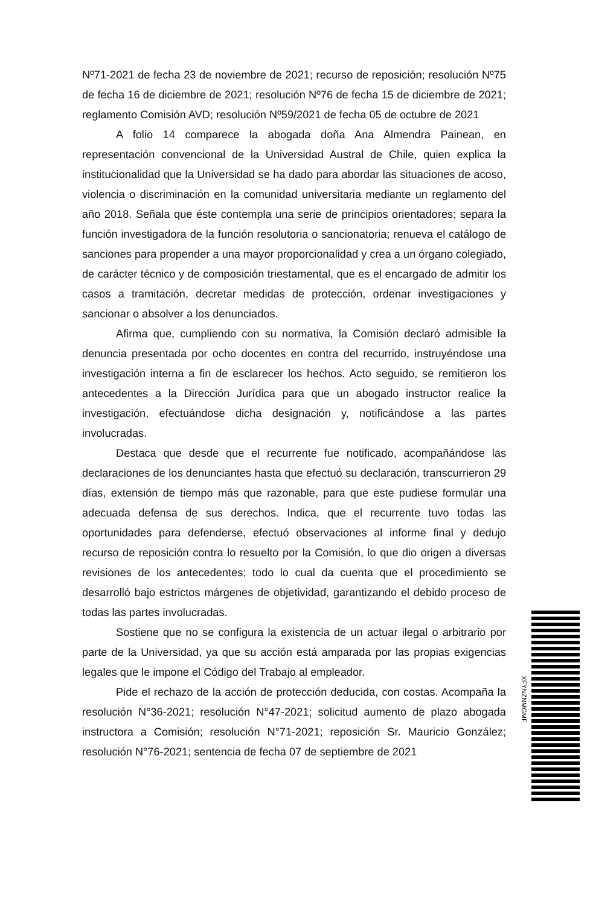Nº71-2021 de fecha 23 de noviembre de 2021; recurso de reposición; resolución Nº75 de fecha 16 de diciembre de 2021; resolución Nº76 de fecha 15 de diciembre de 2021; reglamento Comisión AVD; resolución Nº59/2021 de fecha 05 de octubre de 2021
A folio 14 comparece la abogada doña Ana Almendra Painean, en representación convencional de la Universidad Austral de Chile, quien explica la institucionalidad que la Universidad se ha dado para abordar las situaciones de acoso, violencia o discriminación en la comunidad universitaria mediante un reglamento del año 2018. Señala que éste contempla una serie de principios orientadores; separa la función investigadora de la función resolutoria o sancionatoria; renueva el catálogo de sanciones para propender a una mayor proporcionalidad y crea a un órgano colegiado, de carácter técnico y de composición triestamental, que es el encargado de admitir los casos a tramitación, decretar medidas de protección, ordenar investigaciones y sancionar o absolver a los denunciados.
Afirma que, cumpliendo con su normativa, la Comisión declaró admisible la denuncia presentada por ocho docentes en contra del recurrido, instruyéndose una investigación interna a fin de esclarecer los hechos. Acto seguido, se remitieron los antecedentes a la Dirección Jurídica para que un abogado instructor realice la investigación, efectuándose dicha designación y, notificándose a las partes involucradas.
Destaca que desde que el recurrente fue notificado, acompañándose las declaraciones de los denunciantes hasta que efectuó su declaración, transcurrieron 29 días, extensión de tiempo más que razonable, para que este pudiese formular una adecuada defensa de sus derechos. Indica, que el recurrente tuvo todas las oportunidades para defenderse, efectuó observaciones al informe final y dedujo recurso de reposición contra lo resuelto por la Comisión, lo que dio origen a diversas revisiones de los antecedentes; todo lo cual da cuenta que el procedimiento se desarrolló bajo estrictos márgenes de objetividad, garantizando el debido proceso de todas las partes involucradas.
Sostiene que no se configura la existencia de un actuar ilegal o arbitrario por parte de la Universidad, ya que su acción está amparada por las propias exigencias legales que le impone el Código del Trabajo al empleador.
Pide el rechazo de la acción de protección deducida, con costas. Acompaña la resolución N°36-2021; resolución N°47-2021; solicitud aumento de plazo abogada instructora a Comisión; resolución N°71-2021; reposición Sr. Mauricio González; resolución N°76-2021; sentencia de fecha 07 de septiembre de 2021
XFYNZNMGMF